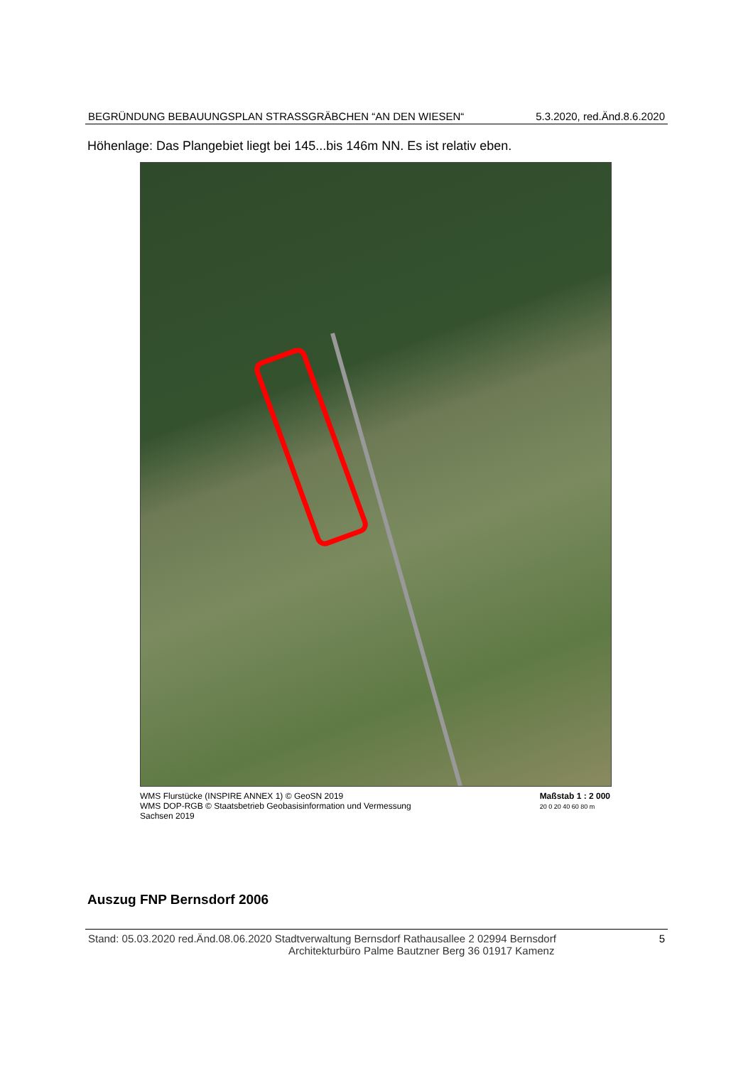BEGRÜNDUNG BEBAUUNGSPLAN STRASSGRÄBCHEN “AN DEN WIESEN“5.3.2020, red.Änd.8.6.2020
Höhenlage: Das Plangebiet liegt bei 145...bis 146m NN. Es ist relativ eben.
WMS Flurstücke (INSPIRE ANNEX 1) © GeoSN 2019
WMS DOP-RGB © Staatsbetrieb Geobasisinformation und Vermessung
Sachsen 2019
Maßstab 1 : 2 000
20 0 20 40 60 80 m
Auszug FNP Bernsdorf 2006
Stand: 05.03.2020 red.Änd.08.06.2020 Stadtverwaltung Bernsdorf Rathausallee 2 02994 Bernsdorf
Architekturbüro Palme Bautzner Berg 36 01917 Kamenz
5